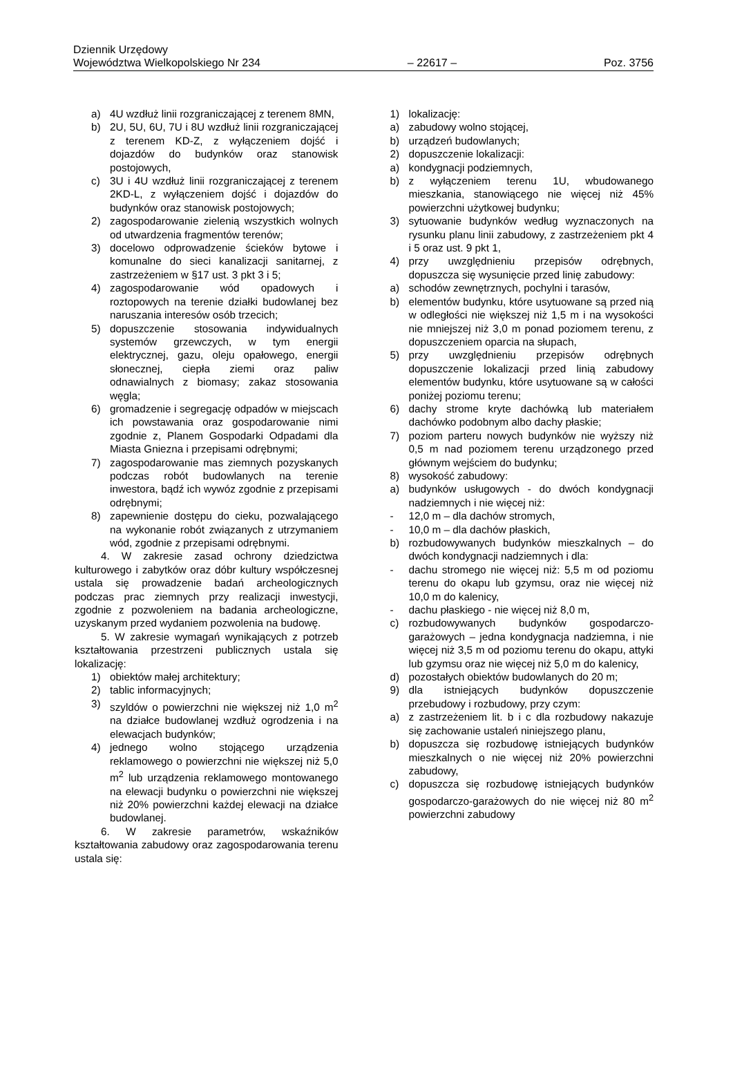Dziennik Urzędowy
Województwa Wielkopolskiego Nr 234 – 22617 – Poz. 3756
a) 4U wzdłuż linii rozgraniczającej z terenem 8MN,
b) 2U, 5U, 6U, 7U i 8U wzdłuż linii rozgraniczającej z terenem KD-Z, z wyłączeniem dojść i dojazdów do budynków oraz stanowisk postojowych,
c) 3U i 4U wzdłuż linii rozgraniczającej z terenem 2KD-L, z wyłączeniem dojść i dojazdów do budynków oraz stanowisk postojowych;
2) zagospodarowanie zielenią wszystkich wolnych od utwardzenia fragmentów terenów;
3) docelowo odprowadzenie ścieków bytowe i komunalne do sieci kanalizacji sanitarnej, z zastrzeżeniem w §17 ust. 3 pkt 3 i 5;
4) zagospodarowanie wód opadowych i roztopowych na terenie działki budowlanej bez naruszania interesów osób trzecich;
5) dopuszczenie stosowania indywidualnych systemów grzewczych, w tym energii elektrycznej, gazu, oleju opałowego, energii słonecznej, ciepła ziemi oraz paliw odnawialnych z biomasy; zakaz stosowania węgla;
6) gromadzenie i segregację odpadów w miejscach ich powstawania oraz gospodarowanie nimi zgodnie z, Planem Gospodarki Odpadami dla Miasta Gniezna i przepisami odrębnymi;
7) zagospodarowanie mas ziemnych pozyskanych podczas robót budowlanych na terenie inwestora, bądź ich wywóz zgodnie z przepisami odrębnymi;
8) zapewnienie dostępu do cieku, pozwalającego na wykonanie robót związanych z utrzymaniem wód, zgodnie z przepisami odrębnymi.
4. W zakresie zasad ochrony dziedzictwa kulturowego i zabytków oraz dóbr kultury współczesnej ustala się prowadzenie badań archeologicznych podczas prac ziemnych przy realizacji inwestycji, zgodnie z pozwoleniem na badania archeologiczne, uzyskanym przed wydaniem pozwolenia na budowę.
5. W zakresie wymagań wynikających z potrzeb kształtowania przestrzeni publicznych ustala się lokalizację:
1) obiektów małej architektury;
2) tablic informacyjnych;
3) szyldów o powierzchni nie większej niż 1,0 m<sup>2</sup> na działce budowlanej wzdłuż ogrodzenia i na elewacjach budynków;
4) jednego wolno stojącego urządzenia reklamowego o powierzchni nie większej niż 5,0 m<sup>2</sup> lub urządzenia reklamowego montowanego na elewacji budynku o powierzchni nie większej niż 20% powierzchni każdej elewacji na działce budowlanej.
6. W zakresie parametrów, wskaźników kształtowania zabudowy oraz zagospodarowania terenu ustala się:
1) lokalizację:
a) zabudowy wolno stojącej,
b) urządzeń budowlanych;
2) dopuszczenie lokalizacji:
a) kondygnacji podziemnych,
b) z wyłączeniem terenu 1U, wbudowanego mieszkania, stanowiącego nie więcej niż 45% powierzchni użytkowej budynku;
3) sytuowanie budynków według wyznaczonych na rysunku planu linii zabudowy, z zastrzeżeniem pkt 4 i 5 oraz ust. 9 pkt 1,
4) przy uwzględnieniu przepisów odrębnych, dopuszcza się wysunięcie przed linię zabudowy:
a) schodów zewnętrznych, pochylni i tarasów,
b) elementów budynku, które usytuowane są przed nią w odległości nie większej niż 1,5 m i na wysokości nie mniejszej niż 3,0 m ponad poziomem terenu, z dopuszczeniem oparcia na słupach,
5) przy uwzględnieniu przepisów odrębnych dopuszczenie lokalizacji przed linią zabudowy elementów budynku, które usytuowane są w całości poniżej poziomu terenu;
6) dachy strome kryte dachówką lub materiałem dachówko podobnym albo dachy płaskie;
7) poziom parteru nowych budynków nie wyższy niż 0,5 m nad poziomem terenu urządzonego przed głównym wejściem do budynku;
8) wysokość zabudowy:
a) budynków usługowych - do dwóch kondygnacji nadziemnych i nie więcej niż:
- 12,0 m – dla dachów stromych,
- 10,0 m – dla dachów płaskich,
b) rozbudowywanych budynków mieszkalnych – do dwóch kondygnacji nadziemnych i dla:
- dachu stromego nie więcej niż: 5,5 m od poziomu terenu do okapu lub gzymsu, oraz nie więcej niż 10,0 m do kalenicy,
- dachu płaskiego - nie więcej niż 8,0 m,
c) rozbudowywanych budynków gospodarczo-garażowych – jedna kondygnacja nadziemna, i nie więcej niż 3,5 m od poziomu terenu do okapu, attyki lub gzymsu oraz nie więcej niż 5,0 m do kalenicy,
d) pozostałych obiektów budowlanych do 20 m;
9) dla istniejących budynków dopuszczenie przebudowy i rozbudowy, przy czym:
a) z zastrzeżeniem lit. b i c dla rozbudowy nakazuje się zachowanie ustaleń niniejszego planu,
b) dopuszcza się rozbudowę istniejących budynków mieszkalnych o nie więcej niż 20% powierzchni zabudowy,
c) dopuszcza się rozbudowę istniejących budynków gospodarczo-garażowych do nie więcej niż 80 m<sup>2</sup> powierzchni zabudowy